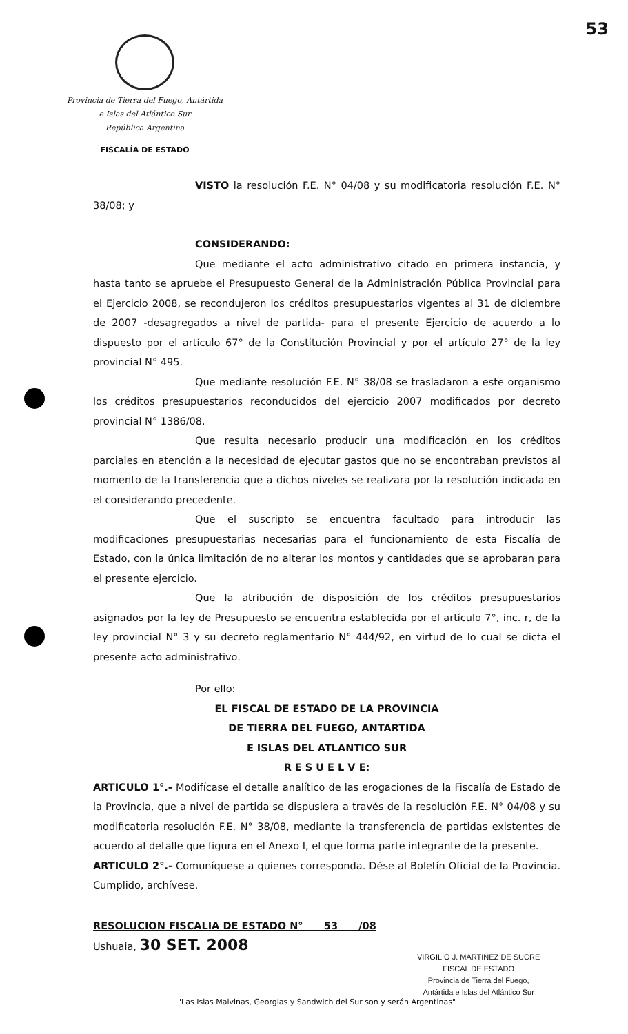53
Provincia de Tierra del Fuego, Antártida
e Islas del Atlántico Sur
República Argentina
FISCALÍA DE ESTADO
VISTO la resolución F.E. N° 04/08 y su modificatoria resolución F.E. N° 38/08; y
CONSIDERANDO:
Que mediante el acto administrativo citado en primera instancia, y hasta tanto se apruebe el Presupuesto General de la Administración Pública Provincial para el Ejercicio 2008, se recondujeron los créditos presupuestarios vigentes al 31 de diciembre de 2007 -desagregados a nivel de partida- para el presente Ejercicio de acuerdo a lo dispuesto por el artículo 67° de la Constitución Provincial y por el artículo 27° de la ley provincial N° 495.
Que mediante resolución F.E. N° 38/08 se trasladaron a este organismo los créditos presupuestarios reconducidos del ejercicio 2007 modificados por decreto provincial N° 1386/08.
Que resulta necesario producir una modificación en los créditos parciales en atención a la necesidad de ejecutar gastos que no se encontraban previstos al momento de la transferencia que a dichos niveles se realizara por la resolución indicada en el considerando precedente.
Que el suscripto se encuentra facultado para introducir las modificaciones presupuestarias necesarias para el funcionamiento de esta Fiscalía de Estado, con la única limitación de no alterar los montos y cantidades que se aprobaran para el presente ejercicio.
Que la atribución de disposición de los créditos presupuestarios asignados por la ley de Presupuesto se encuentra establecida por el artículo 7°, inc. r, de la ley provincial N° 3 y su decreto reglamentario N° 444/92, en virtud de lo cual se dicta el presente acto administrativo.
Por ello:
EL FISCAL DE ESTADO DE LA PROVINCIA
DE TIERRA DEL FUEGO, ANTARTIDA
E ISLAS DEL ATLANTICO SUR
R E S U E L V E:
ARTICULO 1°.- Modifícase el detalle analítico de las erogaciones de la Fiscalía de Estado de la Provincia, que a nivel de partida se dispusiera a través de la resolución F.E. N° 04/08 y su modificatoria resolución F.E. N° 38/08, mediante la transferencia de partidas existentes de acuerdo al detalle que figura en el Anexo I, el que forma parte integrante de la presente.
ARTICULO 2°.- Comuníquese a quienes corresponda. Dése al Boletín Oficial de la Provincia. Cumplido, archívese.
RESOLUCION FISCALIA DE ESTADO N° 53 /08
Ushuaia, 30 SET. 2008
VIRGILIO J. MARTINEZ DE SUCRE
FISCAL DE ESTADO
Provincia de Tierra del Fuego,
Antártida e Islas del Atlántico Sur
"Las Islas Malvinas, Georgias y Sandwich del Sur son y serán Argentinas"